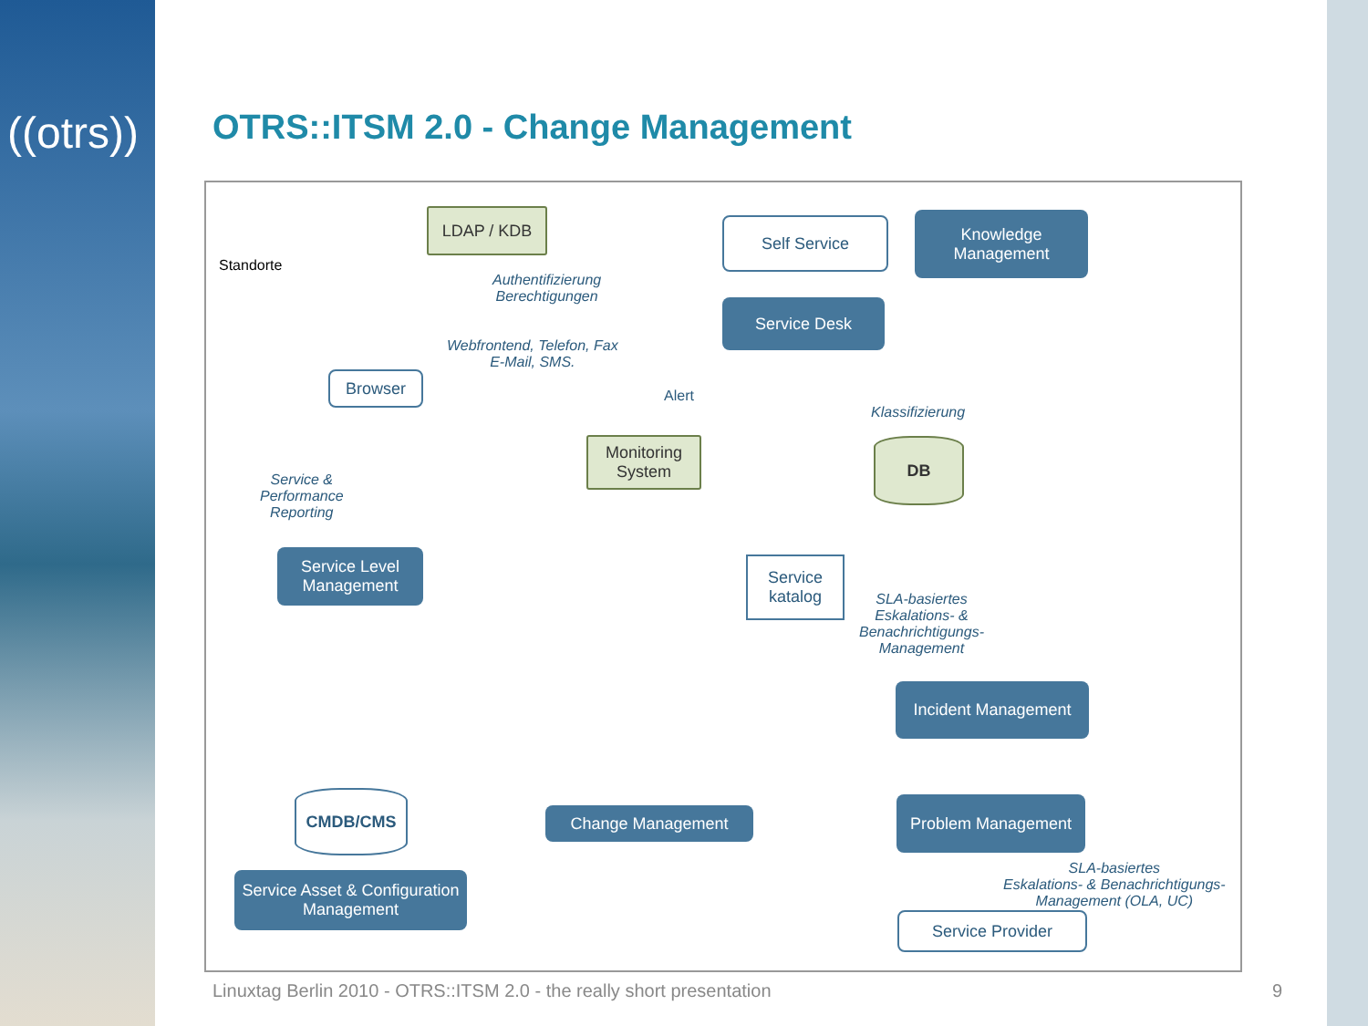((otrs))
OTRS::ITSM 2.0 - Change Management
LDAP / KDB Self Service
Knowledge Management
Standorte
Authentifizierung
Berechtigungen
Service Desk
Webfrontend, Telefon, Fax
E-Mail, SMS.
Browser
Alert
Klassifizierung
Monitoring System
DB
Service &
Performance
Reporting
Service Level Management
Service katalog
SLA-basiertes
Eskalations- &
Benachrichtigungs-
Management
Incident Management
CMDB/CMS
Change Management
Problem Management
Service Asset & Configuration Management
SLA-basiertes
Eskalations- & Benachrichtigungs-
Management (OLA, UC)
Service Provider
Linuxtag Berlin 2010 - OTRS::ITSM 2.0 - the really short presentation
9